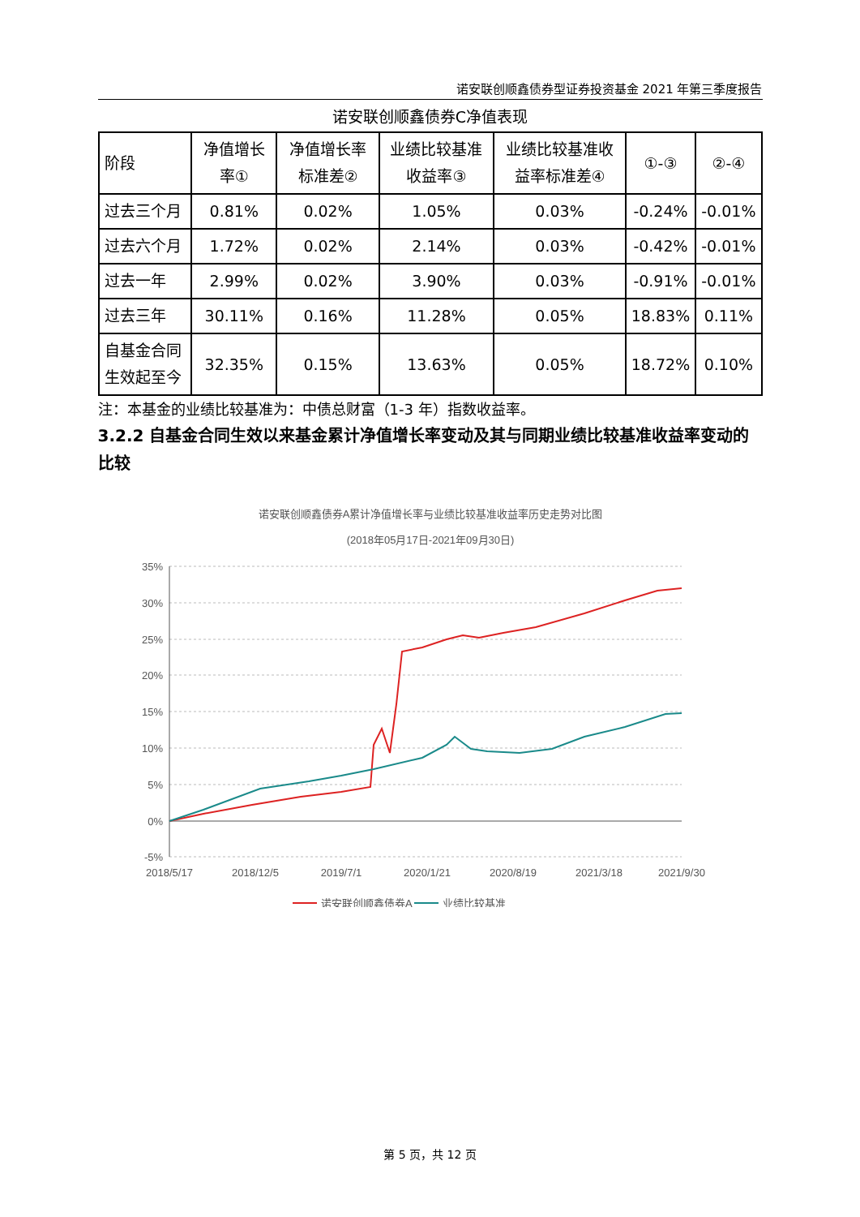诺安联创顺鑫债券型证券投资基金 2021 年第三季度报告
诺安联创顺鑫债券C净值表现
| 阶段 | 净值增长率① | 净值增长率标准差② | 业绩比较基准收益率③ | 业绩比较基准收益率标准差④ | ①-③ | ②-④ |
| --- | --- | --- | --- | --- | --- | --- |
| 过去三个月 | 0.81% | 0.02% | 1.05% | 0.03% | -0.24% | -0.01% |
| 过去六个月 | 1.72% | 0.02% | 2.14% | 0.03% | -0.42% | -0.01% |
| 过去一年 | 2.99% | 0.02% | 3.90% | 0.03% | -0.91% | -0.01% |
| 过去三年 | 30.11% | 0.16% | 11.28% | 0.05% | 18.83% | 0.11% |
| 自基金合同生效起至今 | 32.35% | 0.15% | 13.63% | 0.05% | 18.72% | 0.10% |
注：本基金的业绩比较基准为：中债总财富（1-3 年）指数收益率。
3.2.2 自基金合同生效以来基金累计净值增长率变动及其与同期业绩比较基准收益率变动的比较
诺安联创顺鑫债券A累计净值增长率与业绩比较基准收益率历史走势对比图
(2018年05月17日-2021年09月30日)
35%
30%
25%
20%
15%
10%
5%
0%
-5%
2018/5/17
2018/12/5
2019/7/1
2020/1/21
2020/8/19
2021/3/18
2021/9/30
诺安联创顺鑫债券A
业绩比较基准
第 5 页，共 12 页